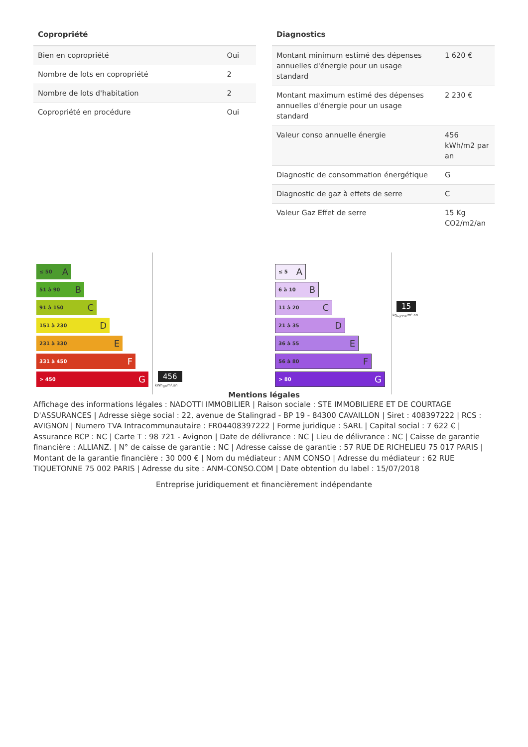Copropriété
| Bien en copropriété | Oui |
| Nombre de lots en copropriété | 2 |
| Nombre de lots d'habitation | 2 |
| Copropriété en procédure | Oui |
Diagnostics
| Montant minimum estimé des dépenses annuelles d'énergie pour un usage standard | 1 620 € |
| Montant maximum estimé des dépenses annuelles d'énergie pour un usage standard | 2 230 € |
| Valeur conso annuelle énergie | 456 kWh/m2 par an |
| Diagnostic de consommation énergétique | G |
| Diagnostic de gaz à effets de serre | C |
| Valeur Gaz Effet de serre | 15 Kg CO2/m2/an |
≤ 50 A
51 à 90 B
91 à 150 C
151 à 230 D
231 à 330 E
331 à 450 F
> 450 G
456
kWh<sub>EP</sub>/m².an
≤ 5 A
6 à 10 B
11 à 20 C
21 à 35 D
36 à 55 E
56 à 80 F
> 80 G
15
kg<sub>éqCO2</sub>/m².an
Mentions légales
Affichage des informations légales : NADOTTI IMMOBILIER | Raison sociale : STE IMMOBILIERE ET DE COURTAGE D'ASSURANCES | Adresse siège social : 22, avenue de Stalingrad - BP 19 - 84300 CAVAILLON | Siret : 408397222 | RCS : AVIGNON | Numero TVA Intracommunautaire : FR04408397222 | Forme juridique : SARL | Capital social : 7 622 € | Assurance RCP : NC | Carte T : 98 721 - Avignon | Date de délivrance : NC | Lieu de délivrance : NC | Caisse de garantie financière : ALLIANZ. | N° de caisse de garantie : NC | Adresse caisse de garantie : 57 RUE DE RICHELIEU 75 017 PARIS | Montant de la garantie financière : 30 000 € | Nom du médiateur : ANM CONSO | Adresse du médiateur : 62 RUE TIQUETONNE 75 002 PARIS | Adresse du site : ANM-CONSO.COM | Date obtention du label : 15/07/2018
Entreprise juridiquement et financièrement indépendante